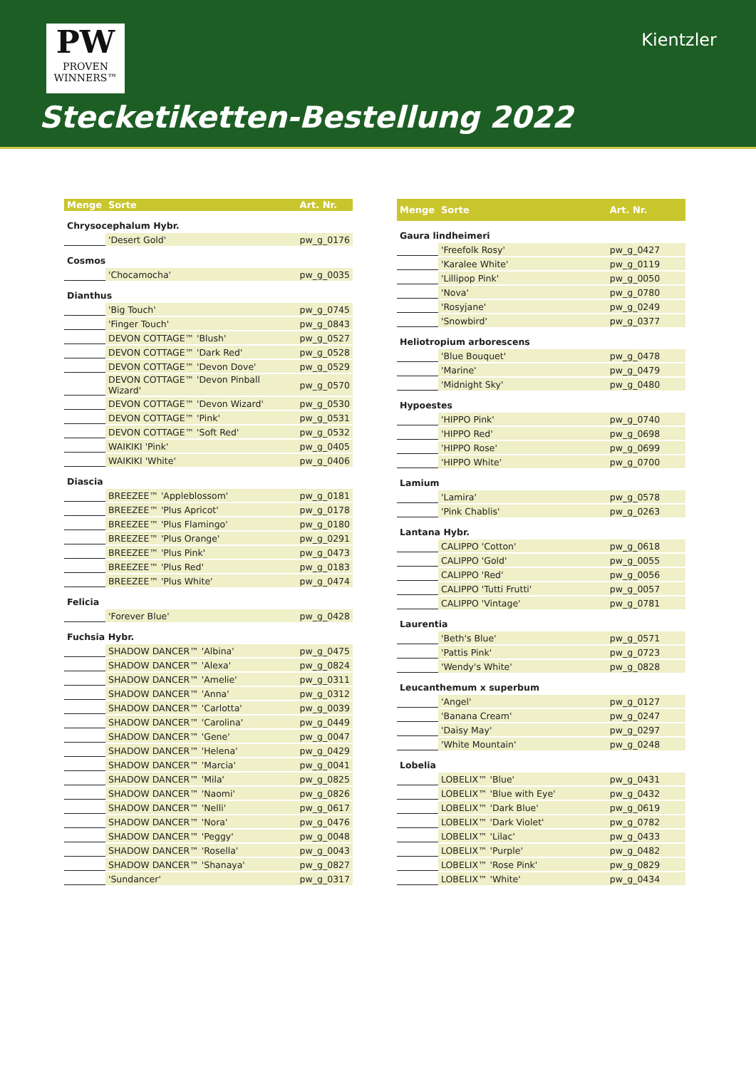PW
PROVEN
WINNERS™
Kientzler
Stecketiketten-Bestellung 2022
| Menge | Sorte | Art. Nr. |
| --- | --- | --- |
| Chrysocephalum Hybr. | | |
| | 'Desert Gold' | pw_g_0176 |
| Cosmos | | |
| | 'Chocamocha' | pw_g_0035 |
| Dianthus | | |
| | 'Big Touch' | pw_g_0745 |
| | 'Finger Touch' | pw_g_0843 |
| | DEVON COTTAGE™ 'Blush' | pw_g_0527 |
| | DEVON COTTAGE™ 'Dark Red' | pw_g_0528 |
| | DEVON COTTAGE™ 'Devon Dove' | pw_g_0529 |
| | DEVON COTTAGE™ 'Devon Pinball Wizard' | pw_g_0570 |
| | DEVON COTTAGE™ 'Devon Wizard' | pw_g_0530 |
| | DEVON COTTAGE™ 'Pink' | pw_g_0531 |
| | DEVON COTTAGE™ 'Soft Red' | pw_g_0532 |
| | WAIKIKI 'Pink' | pw_g_0405 |
| | WAIKIKI 'White' | pw_g_0406 |
| Diascia | | |
| | BREEZEE™ 'Appleblossom' | pw_g_0181 |
| | BREEZEE™ 'Plus Apricot' | pw_g_0178 |
| | BREEZEE™ 'Plus Flamingo' | pw_g_0180 |
| | BREEZEE™ 'Plus Orange' | pw_g_0291 |
| | BREEZEE™ 'Plus Pink' | pw_g_0473 |
| | BREEZEE™ 'Plus Red' | pw_g_0183 |
| | BREEZEE™ 'Plus White' | pw_g_0474 |
| Felicia | | |
| | 'Forever Blue' | pw_g_0428 |
| Fuchsia Hybr. | | |
| | SHADOW DANCER™ 'Albina' | pw_g_0475 |
| | SHADOW DANCER™ 'Alexa' | pw_g_0824 |
| | SHADOW DANCER™ 'Amelie' | pw_g_0311 |
| | SHADOW DANCER™ 'Anna' | pw_g_0312 |
| | SHADOW DANCER™ 'Carlotta' | pw_g_0039 |
| | SHADOW DANCER™ 'Carolina' | pw_g_0449 |
| | SHADOW DANCER™ 'Gene' | pw_g_0047 |
| | SHADOW DANCER™ 'Helena' | pw_g_0429 |
| | SHADOW DANCER™ 'Marcia' | pw_g_0041 |
| | SHADOW DANCER™ 'Mila' | pw_g_0825 |
| | SHADOW DANCER™ 'Naomi' | pw_g_0826 |
| | SHADOW DANCER™ 'Nelli' | pw_g_0617 |
| | SHADOW DANCER™ 'Nora' | pw_g_0476 |
| | SHADOW DANCER™ 'Peggy' | pw_g_0048 |
| | SHADOW DANCER™ 'Rosella' | pw_g_0043 |
| | SHADOW DANCER™ 'Shanaya' | pw_g_0827 |
| | 'Sundancer' | pw_g_0317 |
| Menge | Sorte | Art. Nr. |
| --- | --- | --- |
| Gaura lindheimeri | | |
| | 'Freefolk Rosy' | pw_g_0427 |
| | 'Karalee White' | pw_g_0119 |
| | 'Lillipop Pink' | pw_g_0050 |
| | 'Nova' | pw_g_0780 |
| | 'Rosyjane' | pw_g_0249 |
| | 'Snowbird' | pw_g_0377 |
| Heliotropium arborescens | | |
| | 'Blue Bouquet' | pw_g_0478 |
| | 'Marine' | pw_g_0479 |
| | 'Midnight Sky' | pw_g_0480 |
| Hypoestes | | |
| | 'HIPPO Pink' | pw_g_0740 |
| | 'HIPPO Red' | pw_g_0698 |
| | 'HIPPO Rose' | pw_g_0699 |
| | 'HIPPO White' | pw_g_0700 |
| Lamium | | |
| | 'Lamira' | pw_g_0578 |
| | 'Pink Chablis' | pw_g_0263 |
| Lantana Hybr. | | |
| | CALIPPO 'Cotton' | pw_g_0618 |
| | CALIPPO 'Gold' | pw_g_0055 |
| | CALIPPO 'Red' | pw_g_0056 |
| | CALIPPO 'Tutti Frutti' | pw_g_0057 |
| | CALIPPO 'Vintage' | pw_g_0781 |
| Laurentia | | |
| | 'Beth's Blue' | pw_g_0571 |
| | 'Pattis Pink' | pw_g_0723 |
| | 'Wendy's White' | pw_g_0828 |
| Leucanthemum x superbum | | |
| | 'Angel' | pw_g_0127 |
| | 'Banana Cream' | pw_g_0247 |
| | 'Daisy May' | pw_g_0297 |
| | 'White Mountain' | pw_g_0248 |
| Lobelia | | |
| | LOBELIX™ 'Blue' | pw_g_0431 |
| | LOBELIX™ 'Blue with Eye' | pw_g_0432 |
| | LOBELIX™ 'Dark Blue' | pw_g_0619 |
| | LOBELIX™ 'Dark Violet' | pw_g_0782 |
| | LOBELIX™ 'Lilac' | pw_g_0433 |
| | LOBELIX™ 'Purple' | pw_g_0482 |
| | LOBELIX™ 'Rose Pink' | pw_g_0829 |
| | LOBELIX™ 'White' | pw_g_0434 |